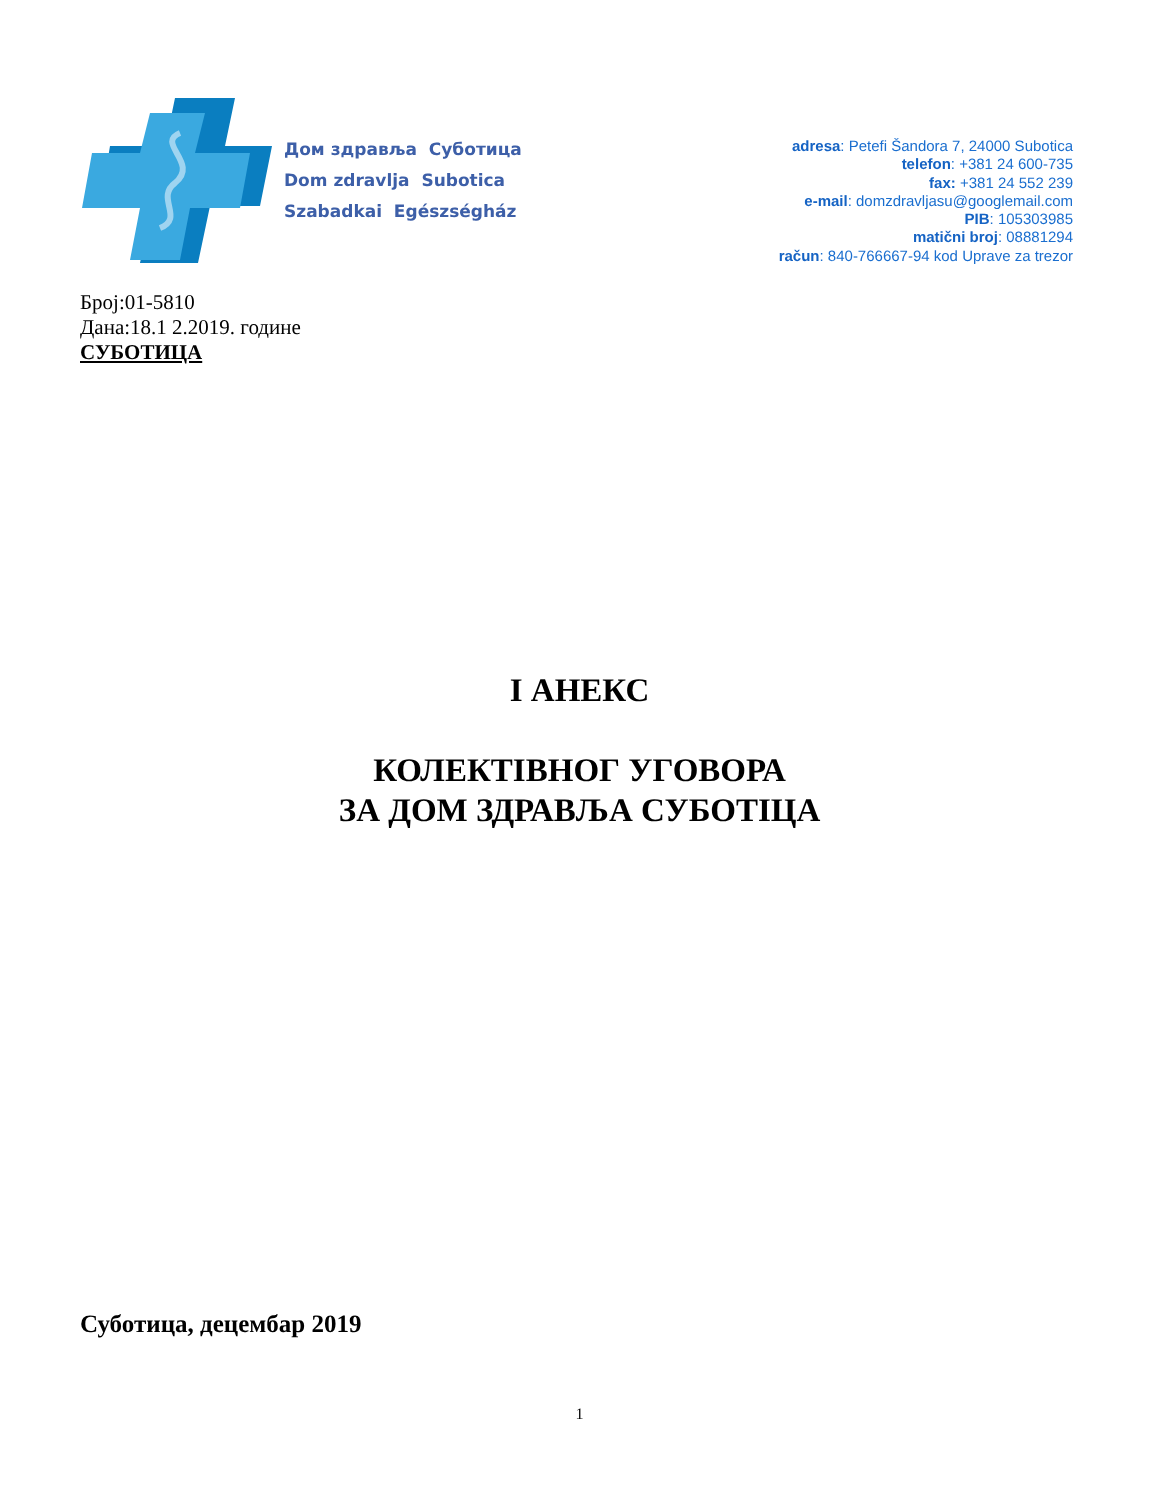Дом здравља Суботица
Dom zdravlja Subotica
Szabadkai Egészségház
adresa: Petefi Šandora 7, 24000 Subotica
telefon: +381 24 600-735
fax: +381 24 552 239
e-mail: domzdravljasu@googlemail.com
PIB: 105303985
matični broj: 08881294
račun: 840-766667-94 kod Uprave za trezor
Број:01-5810
Дана:18.1 2.2019. године
СУБОТИЦА
I АНЕКС
КОЛЕКТІВНОГ УГОВОРА
ЗА ДОМ ЗДРАВЉА СУБОТІЦА
Суботица, децембар 2019
1